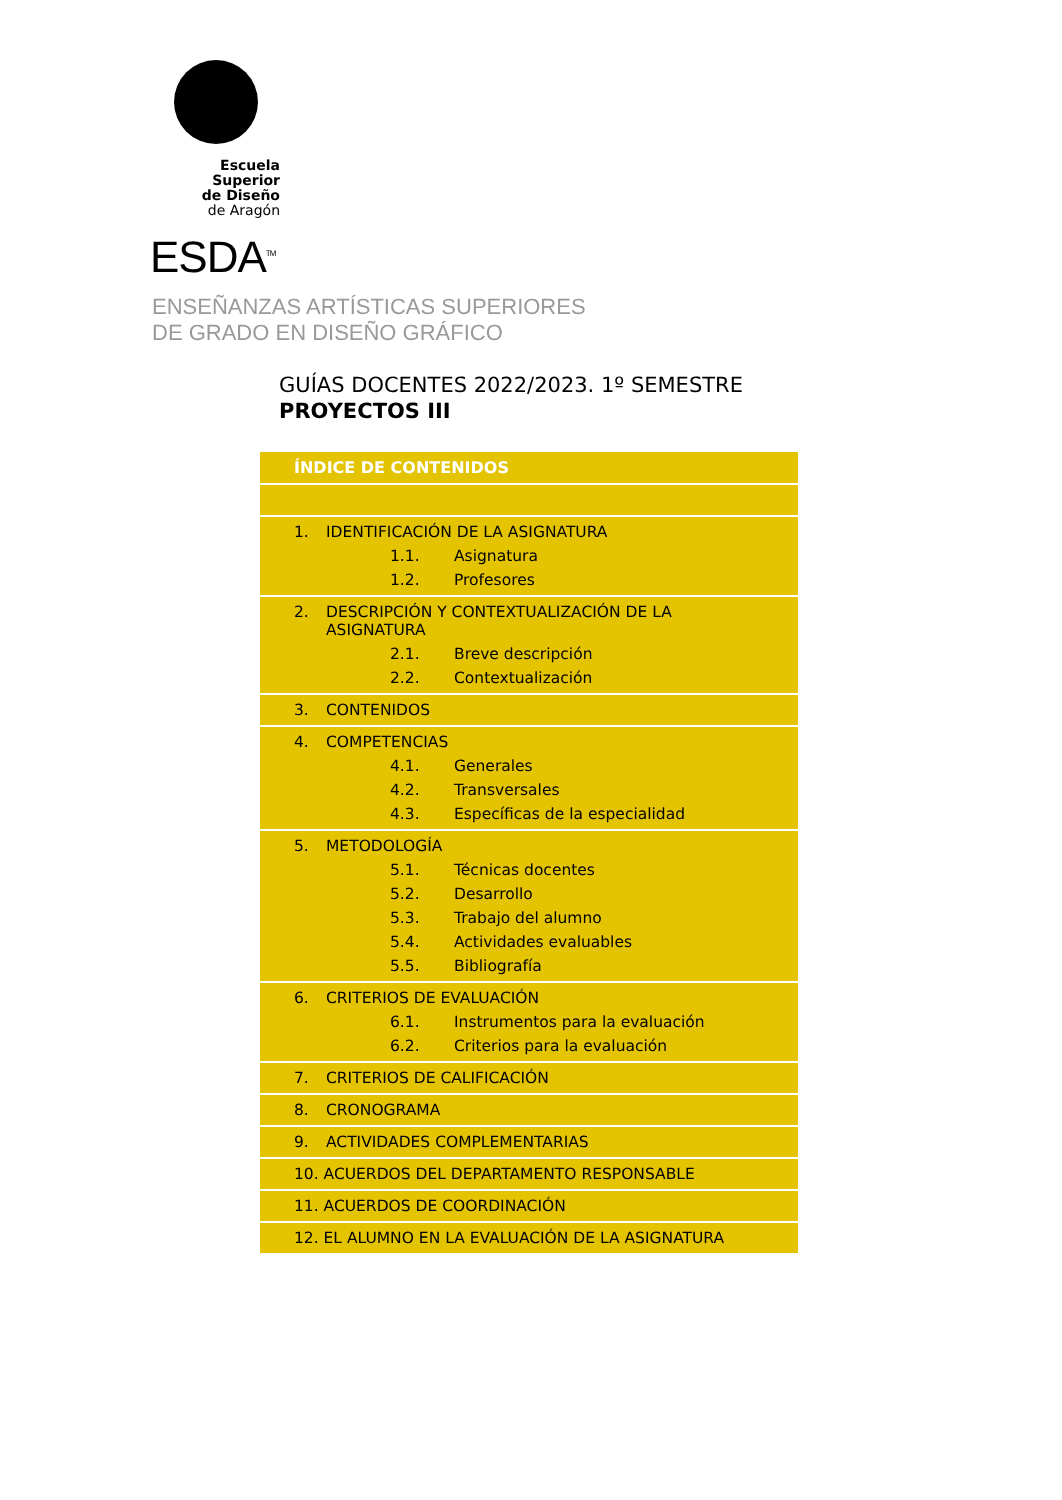Escuela Superior
de Diseño
de Aragón
ESDA<sup>TM</sup>
ENSEÑANZAS ARTÍSTICAS SUPERIORES
DE GRADO EN DISEÑO GRÁFICO
GUÍAS DOCENTES 2022/2023. 1º SEMESTRE
PROYECTOS III
| ÍNDICE DE CONTENIDOS |
| --- |
| 1. IDENTIFICACIÓN DE LA ASIGNATURA 1.1. Asignatura 1.2. Profesores |
| 2. DESCRIPCIÓN Y CONTEXTUALIZACIÓN DE LA ASIGNATURA 2.1. Breve descripción 2.2. Contextualización |
| 3. CONTENIDOS |
| 4. COMPETENCIAS 4.1. Generales 4.2. Transversales 4.3. Específicas de la especialidad |
| 5. METODOLOGÍA 5.1. Técnicas docentes 5.2. Desarrollo 5.3. Trabajo del alumno 5.4. Actividades evaluables 5.5. Bibliografía |
| 6. CRITERIOS DE EVALUACIÓN 6.1. Instrumentos para la evaluación 6.2. Criterios para la evaluación |
| 7. CRITERIOS DE CALIFICACIÓN |
| 8. CRONOGRAMA |
| 9. ACTIVIDADES COMPLEMENTARIAS |
| 10. ACUERDOS DEL DEPARTAMENTO RESPONSABLE |
| 11. ACUERDOS DE COORDINACIÓN |
| 12. EL ALUMNO EN LA EVALUACIÓN DE LA ASIGNATURA |